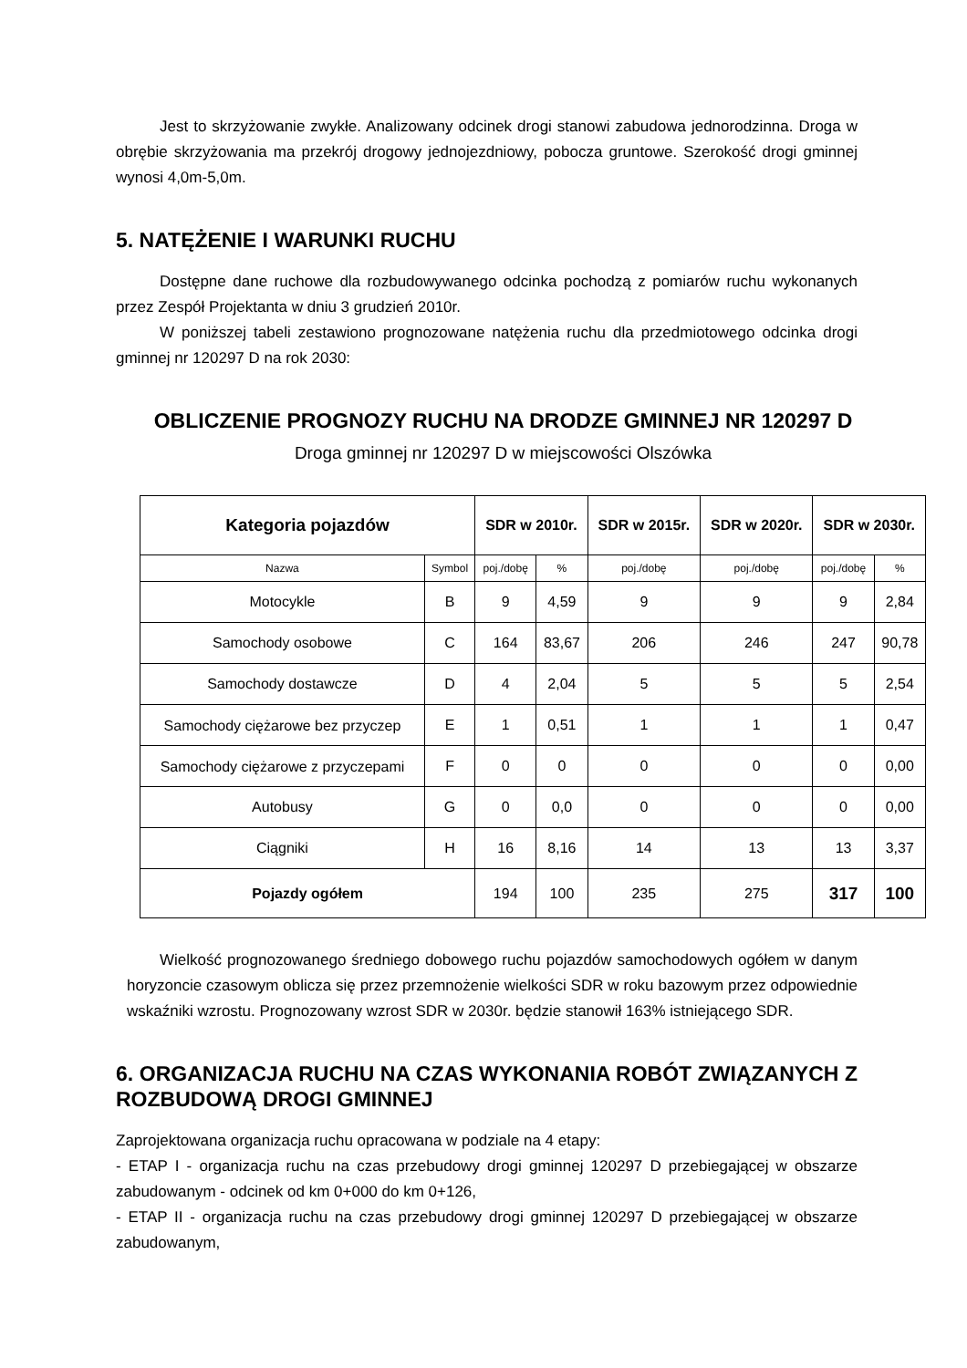Jest to skrzyżowanie zwykłe. Analizowany odcinek drogi stanowi zabudowa jednorodzinna. Droga w obrębie skrzyżowania ma przekrój drogowy jednojezdniowy, pobocza gruntowe. Szerokość drogi gminnej wynosi 4,0m-5,0m.
5. NATĘŻENIE I WARUNKI RUCHU
Dostępne dane ruchowe dla rozbudowywanego odcinka pochodzą z pomiarów ruchu wykonanych przez Zespół Projektanta w dniu 3 grudzień 2010r.
W poniższej tabeli zestawiono prognozowane natężenia ruchu dla przedmiotowego odcinka drogi gminnej nr 120297 D na rok 2030:
OBLICZENIE PROGNOZY RUCHU NA DRODZE GMINNEJ NR 120297 D
Droga gminnej nr 120297 D w miejscowości Olszówka
| Kategoria pojazdów | | SDR w 2010r. | | SDR w 2015r. | SDR w 2020r. | SDR w 2030r. | |
| --- | --- | --- | --- | --- | --- | --- | --- |
| Nazwa | Symbol | poj./dobę | % | poj./dobę | poj./dobę | poj./dobę | % |
| Motocykle | B | 9 | 4,59 | 9 | 9 | 9 | 2,84 |
| Samochody osobowe | C | 164 | 83,67 | 206 | 246 | 247 | 90,78 |
| Samochody dostawcze | D | 4 | 2,04 | 5 | 5 | 5 | 2,54 |
| Samochody ciężarowe bez przyczep | E | 1 | 0,51 | 1 | 1 | 1 | 0,47 |
| Samochody ciężarowe z przyczepami | F | 0 | 0 | 0 | 0 | 0 | 0,00 |
| Autobusy | G | 0 | 0,0 | 0 | 0 | 0 | 0,00 |
| Ciągniki | H | 16 | 8,16 | 14 | 13 | 13 | 3,37 |
| Pojazdy ogółem | | 194 | 100 | 235 | 275 | 317 | 100 |
Wielkość prognozowanego średniego dobowego ruchu pojazdów samochodowych ogółem w danym horyzoncie czasowym oblicza się przez przemnożenie wielkości SDR w roku bazowym przez odpowiednie wskaźniki wzrostu. Prognozowany wzrost SDR w 2030r. będzie stanowił 163% istniejącego SDR.
6. ORGANIZACJA RUCHU NA CZAS WYKONANIA ROBÓT ZWIĄZANYCH Z ROZBUDOWĄ DROGI GMINNEJ
Zaprojektowana organizacja ruchu opracowana w podziale na 4 etapy:
- ETAP I - organizacja ruchu na czas przebudowy drogi gminnej 120297 D przebiegającej w obszarze zabudowanym - odcinek od km 0+000 do km 0+126,
- ETAP II - organizacja ruchu na czas przebudowy drogi gminnej 120297 D przebiegającej w obszarze zabudowanym,